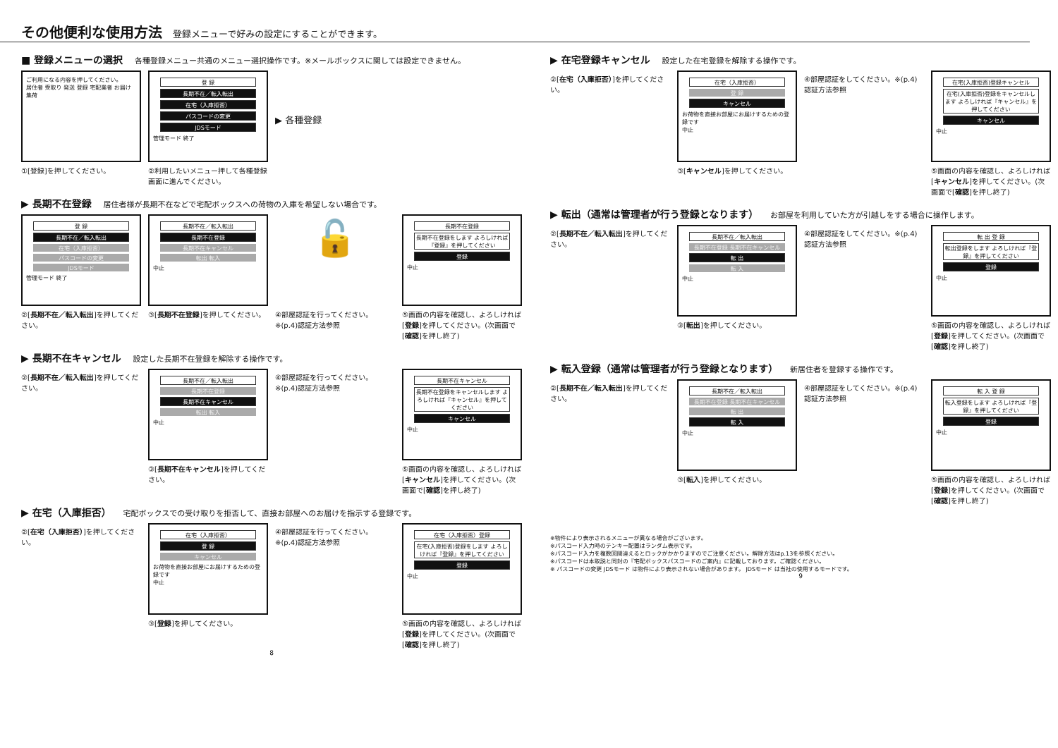その他便利な使用方法
登録メニューで好みの設定にすることができます。
■ 登録メニューの選択 各種登録メニュー共通のメニュー選択操作です。※メールボックスに関しては設定できません。
ご利用になる内容を押してください。
居住者 受取り 発送 登録 宅配業者 お届け 集荷
①[登録]を押してください。
登 録
長期不在／転入転出
在宅（入庫拒否）
パスコードの変更
JDSモード
管理モード 終了
②利用したいメニュー押して各種登録画面に進んでください。
▶ 各種登録
▶ 長期不在登録 居住者様が長期不在などで宅配ボックスへの荷物の入庫を希望しない場合です。
登 録
長期不在／転入転出
在宅（入庫拒否）
パスコードの変更
JDSモード
管理モード 終了
②[長期不在／転入転出]を押してください。
長期不在／転入転出
長期不在登録
長期不在キャンセル
転出 転入
中止
③[長期不在登録]を押してください。
🔓
④部屋認証を行ってください。※(p.4)認証方法参照
長期不在登録
長期不在登録をします よろしければ『登録』を押してください
登録
中止
⑤画面の内容を確認し、よろしければ[登録]を押してください。(次画面で[確認]を押し終了)
▶ 長期不在キャンセル 設定した長期不在登録を解除する操作です。
②[長期不在／転入転出]を押してください。
長期不在／転入転出
長期不在登録
長期不在キャンセル
転出 転入
中止
③[長期不在キャンセル]を押してください。
④部屋認証を行ってください。※(p.4)認証方法参照
長期不在キャンセル
長期不在登録をキャンセルします よろしければ『キャンセル』を押してください
キャンセル
中止
⑤画面の内容を確認し、よろしければ[キャンセル]を押してください。(次画面で[確認]を押し終了)
▶ 在宅（入庫拒否） 宅配ボックスでの受け取りを拒否して、直接お部屋へのお届けを指示する登録です。
②[在宅（入庫拒否）]を押してください。
在宅（入庫拒否）
登 録
キャンセル
お荷物を直接お部屋にお届けするための登録です
中止
③[登録]を押してください。
④部屋認証を行ってください。※(p.4)認証方法参照
在宅（入庫拒否）登録
在宅(入庫拒否)登録をします よろしければ『登録』を押してください
登録
中止
⑤画面の内容を確認し、よろしければ[登録]を押してください。(次画面で[確認]を押し終了)
8
▶ 在宅登録キャンセル 設定した在宅登録を解除する操作です。
②[在宅（入庫拒否）]を押してください。
在宅（入庫拒否）
登 録
キャンセル
お荷物を直接お部屋にお届けするための登録です
中止
③[キャンセル]を押してください。
④部屋認証をしてください。※(p.4)認証方法参照
在宅(入庫拒否)登録キャンセル
在宅(入庫拒否)登録をキャンセルします よろしければ『キャンセル』を押してください
キャンセル
中止
⑤画面の内容を確認し、よろしければ[キャンセル]を押してください。(次画面で[確認]を押し終了)
▶ 転出（通常は管理者が行う登録となります） お部屋を利用していた方が引越しをする場合に操作します。
②[長期不在／転入転出]を押してください。
長期不在／転入転出
長期不在登録 長期不在キャンセル
転 出
転 入
中止
③[転出]を押してください。
④部屋認証をしてください。※(p.4)認証方法参照
転 出 登 録
転出登録をします よろしければ『登録』を押してください
登録
中止
⑤画面の内容を確認し、よろしければ[登録]を押してください。(次画面で[確認]を押し終了)
▶ 転入登録（通常は管理者が行う登録となります） 新居住者を登録する操作です。
②[長期不在／転入転出]を押してください。
長期不在／転入転出
長期不在登録 長期不在キャンセル
転 出
転 入
中止
③[転入]を押してください。
④部屋認証をしてください。※(p.4)認証方法参照
転 入 登 録
転入登録をします よろしければ『登録』を押してください
登録
中止
⑤画面の内容を確認し、よろしければ[登録]を押してください。(次画面で[確認]を押し終了)
※物件により表示されるメニューが異なる場合がございます。
※パスコード入力時のテンキー配置はランダム表示です。
※パスコード入力を複数回間違えるとロックがかかりますのでご注意ください。解除方法はp.13を参照ください。
※パスコードは本取説と同封の『宅配ボックスパスコードのご案内』に記載しております。ご確認ください。
※ パスコードの変更 JDSモード は物件により表示されない場合があります。 JDSモード は当社の使用するモードです。
9